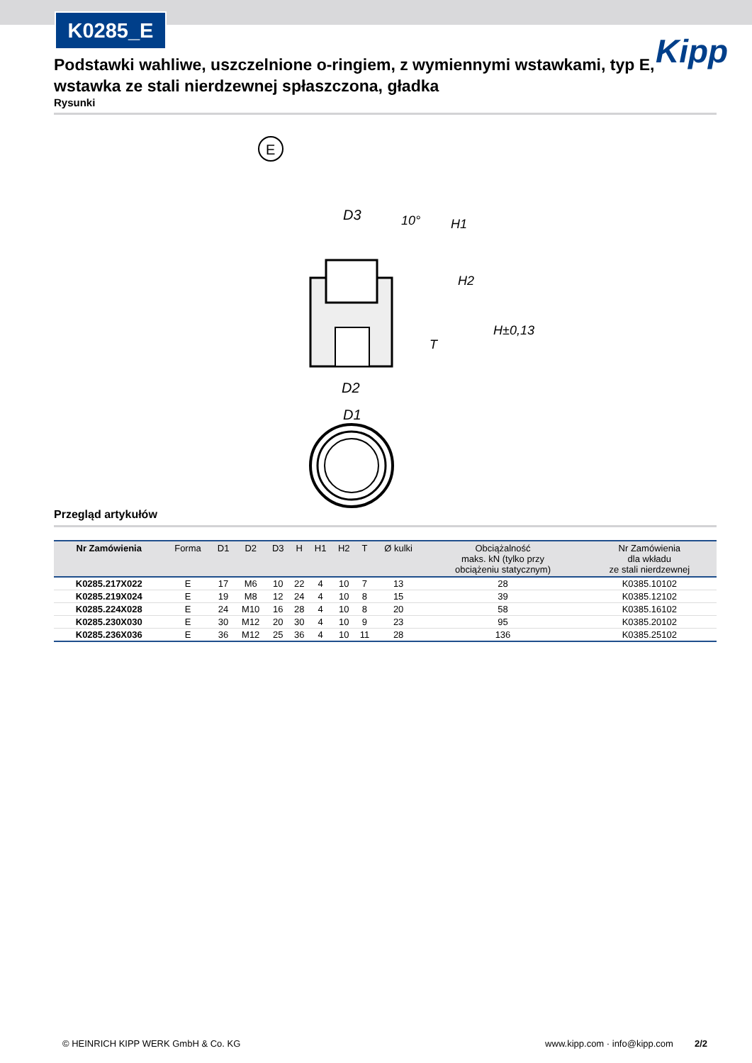K0285_E
Kipp
Podstawki wahliwe, uszczelnione o-ringiem, z wymiennymi wstawkami, typ E, wstawka ze stali nierdzewnej spłaszczona, gładka
Rysunki
E
D3
D2
D1
H1
H2
T
H±0,13
10°
Przegląd artykułów
| Nr Zamówienia | Forma | D1 | D2 | D3 | H | H1 | H2 | T | Ø kulki | Obciążalność maks. kN (tylko przy obciążeniu statycznym) | Nr Zamówienia dla wkładu ze stali nierdzewnej |
| --- | --- | --- | --- | --- | --- | --- | --- | --- | --- | --- | --- |
| K0285.217X022 | E | 17 | M6 | 10 | 22 | 4 | 10 | 7 | 13 | 28 | K0385.10102 |
| K0285.219X024 | E | 19 | M8 | 12 | 24 | 4 | 10 | 8 | 15 | 39 | K0385.12102 |
| K0285.224X028 | E | 24 | M10 | 16 | 28 | 4 | 10 | 8 | 20 | 58 | K0385.16102 |
| K0285.230X030 | E | 30 | M12 | 20 | 30 | 4 | 10 | 9 | 23 | 95 | K0385.20102 |
| K0285.236X036 | E | 36 | M12 | 25 | 36 | 4 | 10 | 11 | 28 | 136 | K0385.25102 |
© HEINRICH KIPP WERK GmbH & Co. KG www.kipp.com · info@kipp.com 2/2